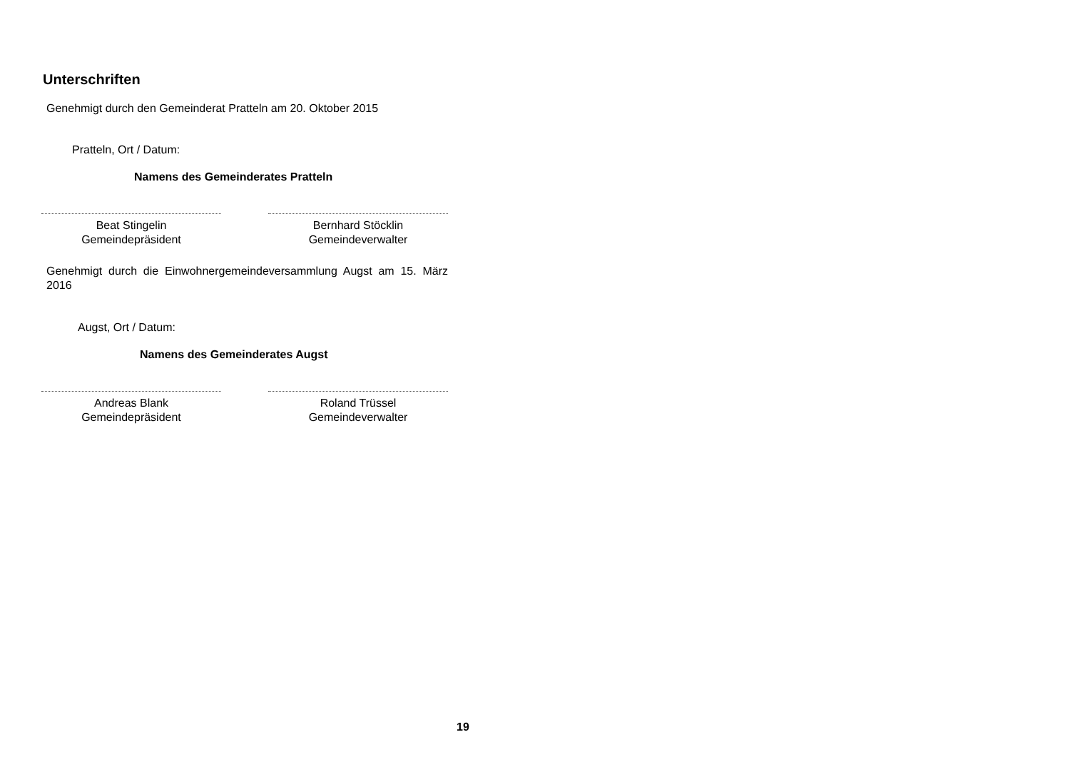Unterschriften
Genehmigt durch den Gemeinderat Pratteln am 20. Oktober 2015
Pratteln, Ort / Datum:
Namens des Gemeinderates Pratteln
Beat Stingelin
Gemeindepräsident
Bernhard Stöcklin
Gemeindeverwalter
Genehmigt durch die Einwohnergemeindeversammlung Augst am 15. März 2016
Augst, Ort / Datum:
Namens des Gemeinderates Augst
Andreas Blank
Gemeindepräsident
Roland Trüssel
Gemeindeverwalter
19